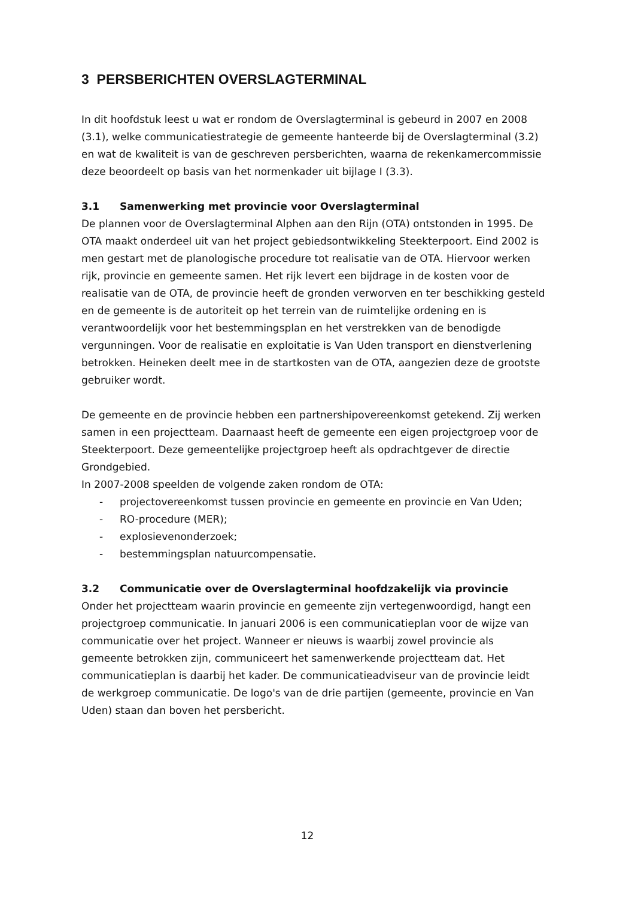3 PERSBERICHTEN OVERSLAGTERMINAL
In dit hoofdstuk leest u wat er rondom de Overslagterminal is gebeurd in 2007 en 2008 (3.1), welke communicatiestrategie de gemeente hanteerde bij de Overslagterminal (3.2) en wat de kwaliteit is van de geschreven persberichten, waarna de rekenkamercommissie deze beoordeelt op basis van het normenkader uit bijlage I (3.3).
3.1 Samenwerking met provincie voor Overslagterminal
De plannen voor de Overslagterminal Alphen aan den Rijn (OTA) ontstonden in 1995. De OTA maakt onderdeel uit van het project gebiedsontwikkeling Steekterpoort. Eind 2002 is men gestart met de planologische procedure tot realisatie van de OTA. Hiervoor werken rijk, provincie en gemeente samen. Het rijk levert een bijdrage in de kosten voor de realisatie van de OTA, de provincie heeft de gronden verworven en ter beschikking gesteld en de gemeente is de autoriteit op het terrein van de ruimtelijke ordening en is verantwoordelijk voor het bestemmingsplan en het verstrekken van de benodigde vergunningen. Voor de realisatie en exploitatie is Van Uden transport en dienstverlening betrokken. Heineken deelt mee in de startkosten van de OTA, aangezien deze de grootste gebruiker wordt.
De gemeente en de provincie hebben een partnershipovereenkomst getekend. Zij werken samen in een projectteam. Daarnaast heeft de gemeente een eigen projectgroep voor de Steekterpoort. Deze gemeentelijke projectgroep heeft als opdrachtgever de directie Grondgebied.
In 2007-2008 speelden de volgende zaken rondom de OTA:
- projectovereenkomst tussen provincie en gemeente en provincie en Van Uden;
- RO-procedure (MER);
- explosievenonderzoek;
- bestemmingsplan natuurcompensatie.
3.2 Communicatie over de Overslagterminal hoofdzakelijk via provincie
Onder het projectteam waarin provincie en gemeente zijn vertegenwoordigd, hangt een projectgroep communicatie. In januari 2006 is een communicatieplan voor de wijze van communicatie over het project. Wanneer er nieuws is waarbij zowel provincie als gemeente betrokken zijn, communiceert het samenwerkende projectteam dat. Het communicatieplan is daarbij het kader. De communicatieadviseur van de provincie leidt de werkgroep communicatie. De logo's van de drie partijen (gemeente, provincie en Van Uden) staan dan boven het persbericht.
12